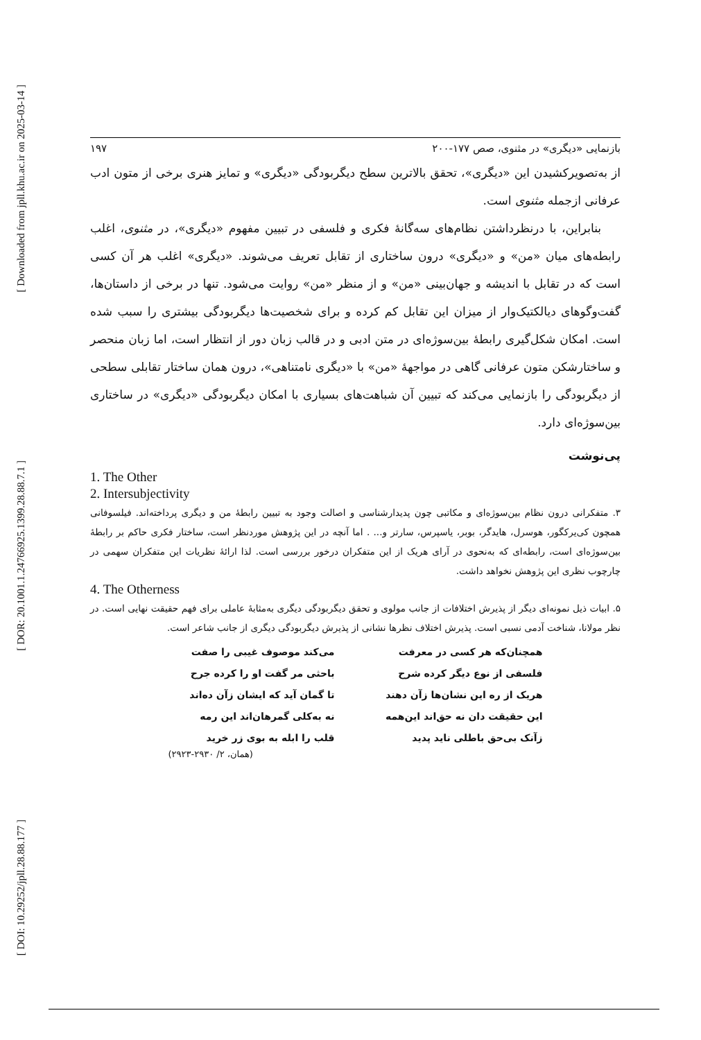[ Downloaded from jpll.khu.ac.ir on 2025-03-14 ]
[ DOR: 20.1001.1.24766925.1399.28.88.7.1 ]
[ DOI: 10.29252/jpll.28.88.177 ]
۱۹۷ بازنمایی «دیگری» در مثنوی، صص ۱۷۷-۲۰۰
از به‌تصویرکشیدن این «دیگری»، تحقق بالاترین سطح دیگربودگی «دیگری» و تمایز هنری برخی از متون ادب عرفانی ازجمله مثنوی است.
بنابراین، با درنظرداشتن نظام‌های سه‌گانهٔ فکری و فلسفی در تبیین مفهوم «دیگری»، در مثنوی، اغلب رابطه‌های میان «من» و «دیگری» درون ساختاری از تقابل تعریف می‌شوند. «دیگری» اغلب هر آن کسی است که در تقابل با اندیشه و جهان‌بینی «من» و از منظر «من» روایت می‌شود. تنها در برخی از داستان‌ها، گفت‌وگوهای دیالکتیک‌وار از میزان این تقابل کم کرده و برای شخصیت‌ها دیگربودگی بیشتری را سبب شده است. امکان شکل‌گیری رابطهٔ بین‌سوژه‌ای در متن ادبی و در قالب زبان دور از انتظار است، اما زبان منحصر و ساختارشکن متون عرفانی گاهی در مواجههٔ «من» با «دیگری نامتناهی»، درون همان ساختار تقابلی سطحی از دیگربودگی را بازنمایی می‌کند که تبیین آن شباهت‌های بسیاری با امکان دیگربودگی «دیگری» در ساختاری بین‌سوژه‌ای دارد.
پی‌نوشت
1. The Other
2. Intersubjectivity
۳. متفکرانی درون نظام بین‌سوژه‌ای و مکاتبی چون پدیدارشناسی و اصالت وجود به تبیین رابطهٔ من و دیگری پرداخته‌اند. فیلسوفانی همچون کی‌یرکگور، هوسرل، هایدگر، بوبر، یاسپرس، سارتر و... . اما آنچه در این پژوهش موردنظر است، ساختار فکری حاکم بر رابطهٔ بین‌سوژه‌ای است، رابطه‌ای که به‌نحوی در آرای هریک از این متفکران درخور بررسی است. لذا ارائهٔ نظریات این متفکران سهمی در چارچوب نظری این پژوهش نخواهد داشت.
4. The Otherness
۵. ابیات ذیل نمونه‌ای دیگر از پذیرش اختلافات از جانب مولوی و تحقق دیگربودگی دیگری به‌مثابهٔ عاملی برای فهم حقیقت نهایی است. در نظر مولانا، شناخت آدمی نسبی است. پذیرش اختلاف نظرها نشانی از پذیرش دیگربودگی دیگری از جانب شاعر است.
همچنان‌که هر کسی در معرفت
می‌کند موصوف غیبی را صفت
فلسفی از نوع دیگر کرده شرح
باحثی مر گفت او را کرده جرح
هریک از ره این نشان‌ها زآن دهند
تا گمان آید که ایشان زآن ده‌اند
این حقیقت دان نه حق‌اند این‌همه
نه به‌کلی گمرهان‌اند این رمه
زآنک بی‌حق باطلی ناید پدید
قلب را ابله به بوی زر خرید
(همان، ۲/ ۲۹۳۰-۲۹۲۳)